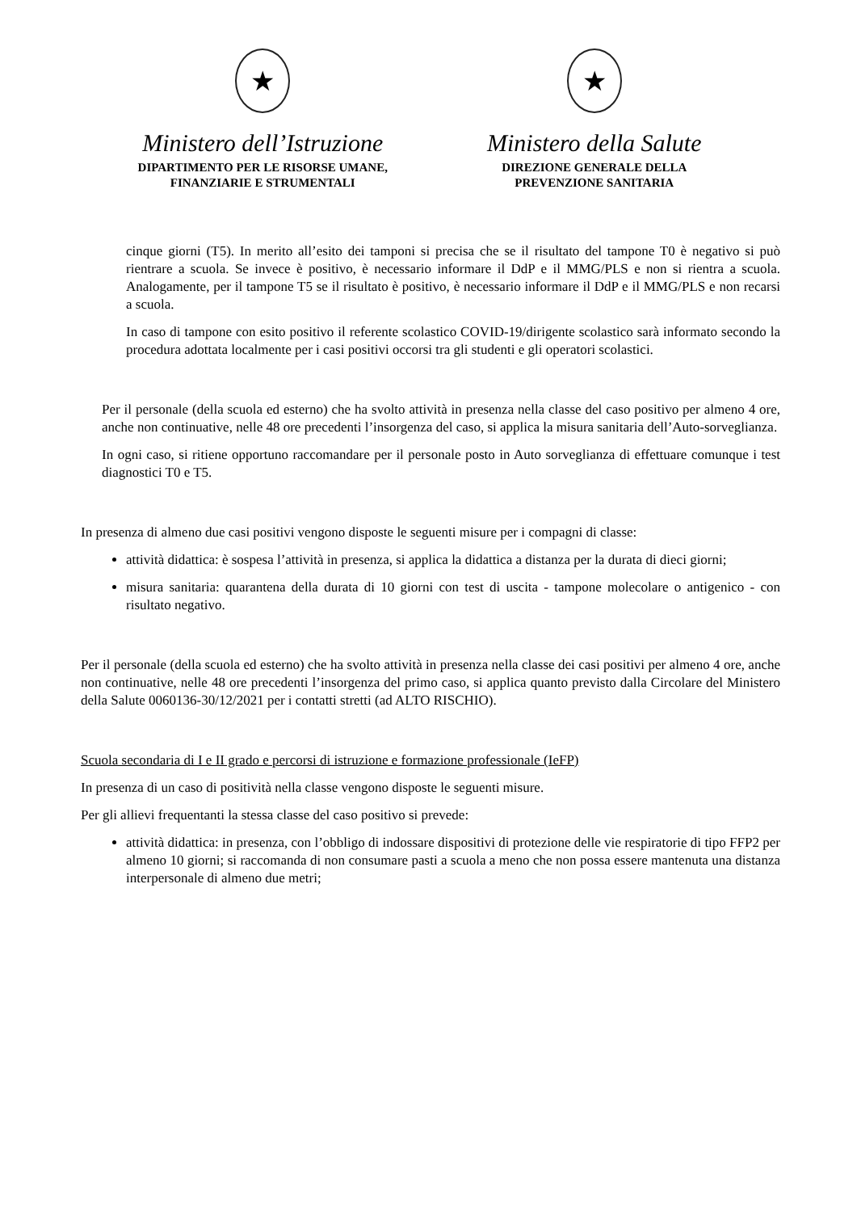★
Ministero dell’Istruzione
DIPARTIMENTO PER LE RISORSE UMANE,
FINANZIARIE E STRUMENTALI
★
Ministero della Salute
DIREZIONE GENERALE DELLA
PREVENZIONE SANITARIA
cinque giorni (T5). In merito all’esito dei tamponi si precisa che se il risultato del tampone T0 è negativo si può rientrare a scuola. Se invece è positivo, è necessario informare il DdP e il MMG/PLS e non si rientra a scuola. Analogamente, per il tampone T5 se il risultato è positivo, è necessario informare il DdP e il MMG/PLS e non recarsi a scuola.
In caso di tampone con esito positivo il referente scolastico COVID-19/dirigente scolastico sarà informato secondo la procedura adottata localmente per i casi positivi occorsi tra gli studenti e gli operatori scolastici.
Per il personale (della scuola ed esterno) che ha svolto attività in presenza nella classe del caso positivo per almeno 4 ore, anche non continuative, nelle 48 ore precedenti l’insorgenza del caso, si applica la misura sanitaria dell’Auto-sorveglianza.
In ogni caso, si ritiene opportuno raccomandare per il personale posto in Auto sorveglianza di effettuare comunque i test diagnostici T0 e T5.
In presenza di almeno due casi positivi vengono disposte le seguenti misure per i compagni di classe:
attività didattica: è sospesa l’attività in presenza, si applica la didattica a distanza per la durata di dieci giorni;
misura sanitaria: quarantena della durata di 10 giorni con test di uscita - tampone molecolare o antigenico - con risultato negativo.
Per il personale (della scuola ed esterno) che ha svolto attività in presenza nella classe dei casi positivi per almeno 4 ore, anche non continuative, nelle 48 ore precedenti l’insorgenza del primo caso, si applica quanto previsto dalla Circolare del Ministero della Salute 0060136-30/12/2021 per i contatti stretti (ad ALTO RISCHIO).
Scuola secondaria di I e II grado e percorsi di istruzione e formazione professionale (IeFP)
In presenza di un caso di positività nella classe vengono disposte le seguenti misure.
Per gli allievi frequentanti la stessa classe del caso positivo si prevede:
attività didattica: in presenza, con l’obbligo di indossare dispositivi di protezione delle vie respiratorie di tipo FFP2 per almeno 10 giorni; si raccomanda di non consumare pasti a scuola a meno che non possa essere mantenuta una distanza interpersonale di almeno due metri;